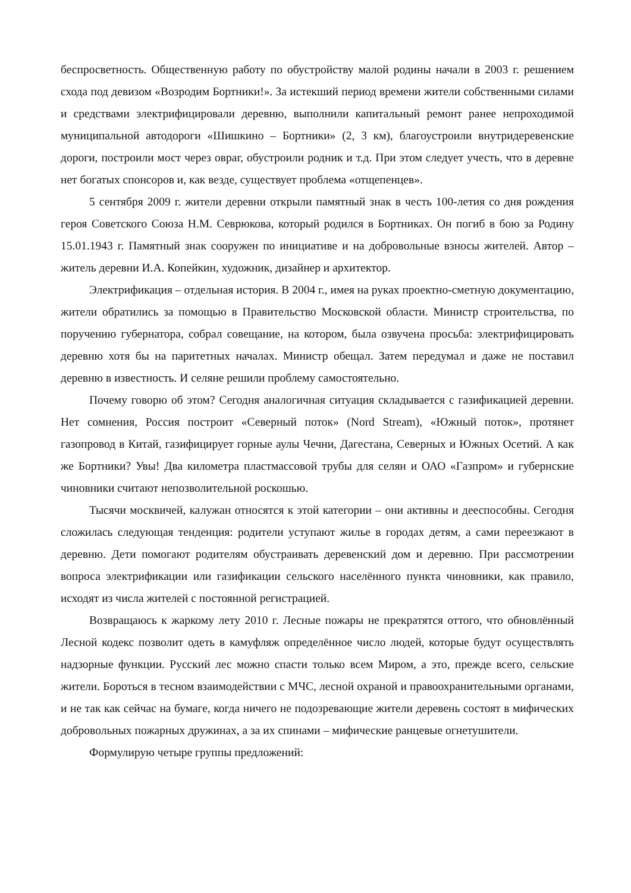беспросветность. Общественную работу по обустройству малой родины начали в 2003 г. решением схода под девизом «Возродим Бортники!». За истекший период времени жители собственными силами и средствами электрифицировали деревню, выполнили капитальный ремонт ранее непроходимой муниципальной автодороги «Шишкино – Бортники» (2, 3 км), благоустроили внутридеревенские дороги, построили мост через овраг, обустроили родник и т.д. При этом следует учесть, что в деревне нет богатых спонсоров и, как везде, существует проблема «отщепенцев».
5 сентября 2009 г. жители деревни открыли памятный знак в честь 100-летия со дня рождения героя Советского Союза Н.М. Севрюкова, который родился в Бортниках. Он погиб в бою за Родину 15.01.1943 г. Памятный знак сооружен по инициативе и на добровольные взносы жителей. Автор – житель деревни И.А. Копейкин, художник, дизайнер и архитектор.
Электрификация – отдельная история. В 2004 г., имея на руках проектно-сметную документацию, жители обратились за помощью в Правительство Московской области. Министр строительства, по поручению губернатора, собрал совещание, на котором, была озвучена просьба: электрифицировать деревню хотя бы на паритетных началах. Министр обещал. Затем передумал и даже не поставил деревню в известность. И селяне решили проблему самостоятельно.
Почему говорю об этом? Сегодня аналогичная ситуация складывается с газификацией деревни. Нет сомнения, Россия построит «Северный поток» (Nord Stream), «Южный поток», протянет газопровод в Китай, газифицирует горные аулы Чечни, Дагестана, Северных и Южных Осетий. А как же Бортники? Увы! Два километра пластмассовой трубы для селян и ОАО «Газпром» и губернские чиновники считают непозволительной роскошью.
Тысячи москвичей, калужан относятся к этой категории – они активны и дееспособны. Сегодня сложилась следующая тенденция: родители уступают жилье в городах детям, а сами переезжают в деревню. Дети помогают родителям обустраивать деревенский дом и деревню. При рассмотрении вопроса электрификации или газификации сельского населённого пункта чиновники, как правило, исходят из числа жителей с постоянной регистрацией.
Возвращаюсь к жаркому лету 2010 г. Лесные пожары не прекратятся оттого, что обновлённый Лесной кодекс позволит одеть в камуфляж определённое число людей, которые будут осуществлять надзорные функции. Русский лес можно спасти только всем Миром, а это, прежде всего, сельские жители. Бороться в тесном взаимодействии с МЧС, лесной охраной и правоохранительными органами, и не так как сейчас на бумаге, когда ничего не подозревающие жители деревень состоят в мифических добровольных пожарных дружинах, а за их спинами – мифические ранцевые огнетушители.
Формулирую четыре группы предложений: